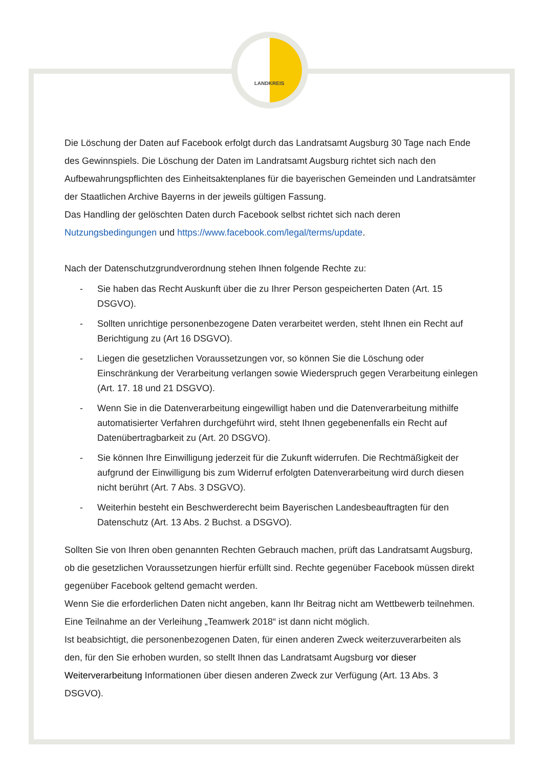LANDKREIS
Die Löschung der Daten auf Facebook erfolgt durch das Landratsamt Augsburg 30 Tage nach Ende des Gewinnspiels. Die Löschung der Daten im Landratsamt Augsburg richtet sich nach den Aufbewahrungspflichten des Einheitsaktenplanes für die bayerischen Gemeinden und Landratsämter der Staatlichen Archive Bayerns in der jeweils gültigen Fassung.
Das Handling der gelöschten Daten durch Facebook selbst richtet sich nach deren Nutzungsbedingungen und https://www.facebook.com/legal/terms/update.
Nach der Datenschutzgrundverordnung stehen Ihnen folgende Rechte zu:
- Sie haben das Recht Auskunft über die zu Ihrer Person gespeicherten Daten (Art. 15 DSGVO).
- Sollten unrichtige personenbezogene Daten verarbeitet werden, steht Ihnen ein Recht auf Berichtigung zu (Art 16 DSGVO).
- Liegen die gesetzlichen Voraussetzungen vor, so können Sie die Löschung oder Einschränkung der Verarbeitung verlangen sowie Wiederspruch gegen Verarbeitung einlegen (Art. 17. 18 und 21 DSGVO).
- Wenn Sie in die Datenverarbeitung eingewilligt haben und die Datenverarbeitung mithilfe automatisierter Verfahren durchgeführt wird, steht Ihnen gegebenenfalls ein Recht auf Datenübertragbarkeit zu (Art. 20 DSGVO).
- Sie können Ihre Einwilligung jederzeit für die Zukunft widerrufen. Die Rechtmäßigkeit der aufgrund der Einwilligung bis zum Widerruf erfolgten Datenverarbeitung wird durch diesen nicht berührt (Art. 7 Abs. 3 DSGVO).
- Weiterhin besteht ein Beschwerderecht beim Bayerischen Landesbeauftragten für den Datenschutz (Art. 13 Abs. 2 Buchst. a DSGVO).
Sollten Sie von Ihren oben genannten Rechten Gebrauch machen, prüft das Landratsamt Augsburg, ob die gesetzlichen Voraussetzungen hierfür erfüllt sind. Rechte gegenüber Facebook müssen direkt gegenüber Facebook geltend gemacht werden.
Wenn Sie die erforderlichen Daten nicht angeben, kann Ihr Beitrag nicht am Wettbewerb teilnehmen. Eine Teilnahme an der Verleihung „Teamwerk 2018“ ist dann nicht möglich.
Ist beabsichtigt, die personenbezogenen Daten, für einen anderen Zweck weiterzuverarbeiten als den, für den Sie erhoben wurden, so stellt Ihnen das Landratsamt Augsburg vor dieser Weiterverarbeitung Informationen über diesen anderen Zweck zur Verfügung (Art. 13 Abs. 3 DSGVO).